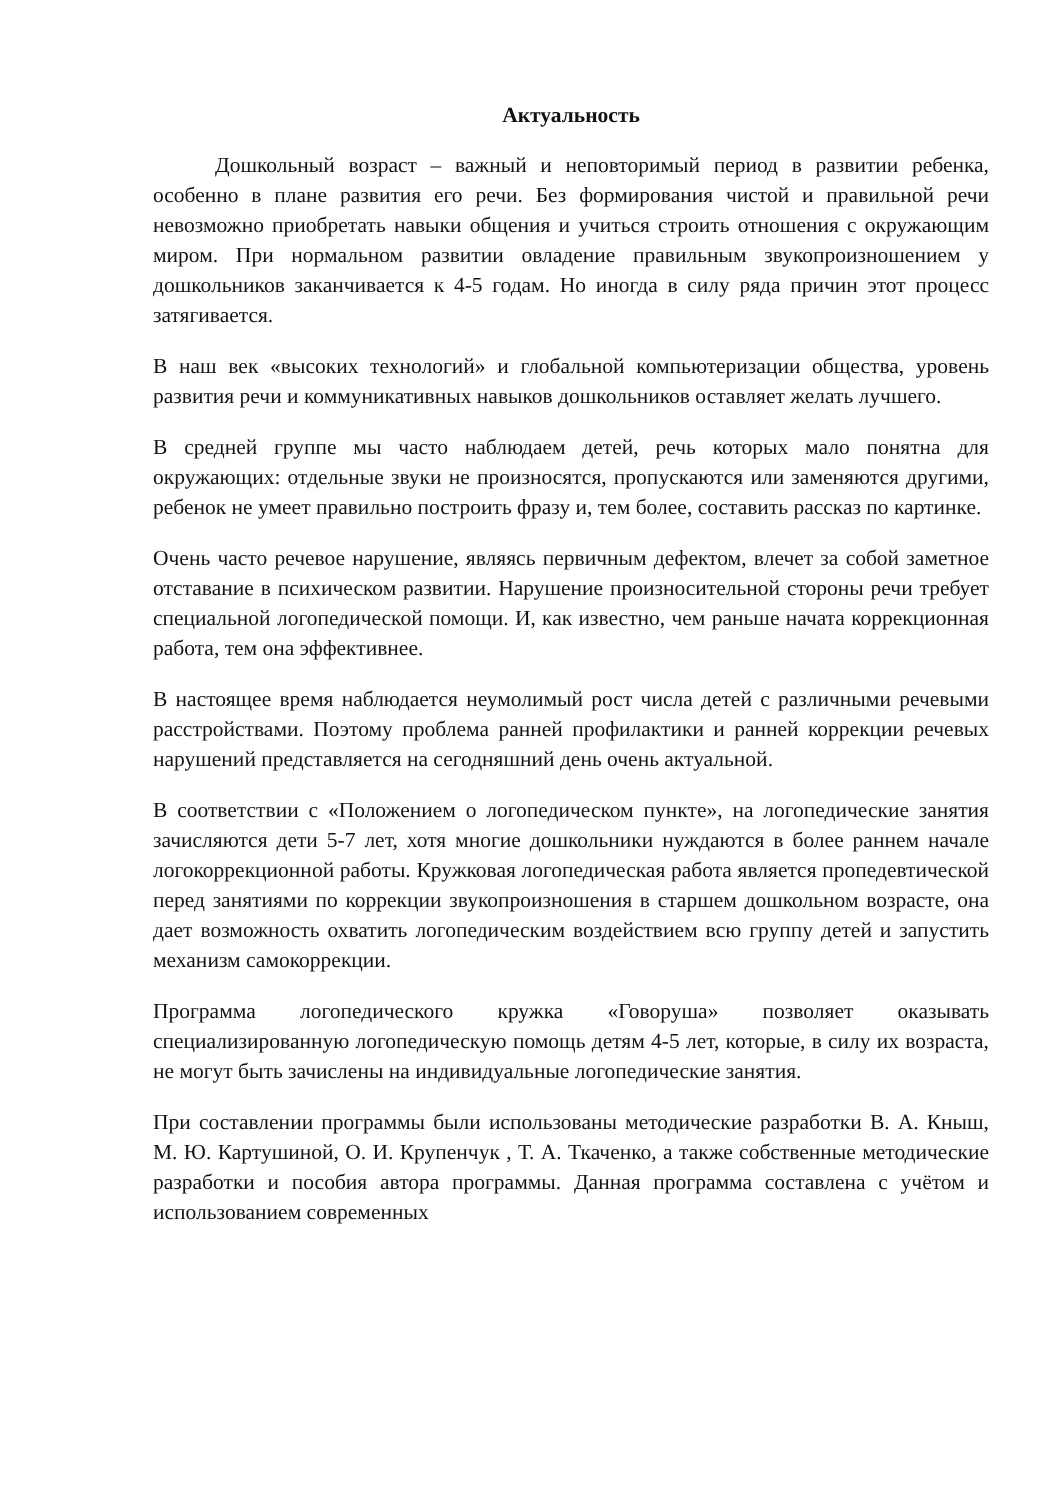Актуальность
Дошкольный возраст – важный и неповторимый период в развитии ребенка, особенно в плане развития его речи. Без формирования чистой и правильной речи невозможно приобретать навыки общения и учиться строить отношения с окружающим миром. При нормальном развитии овладение правильным звукопроизношением у дошкольников заканчивается к 4-5 годам. Но иногда в силу ряда причин этот процесс затягивается.
В наш век «высоких технологий» и глобальной компьютеризации общества, уровень развития речи и коммуникативных навыков дошкольников оставляет желать лучшего.
В средней группе мы часто наблюдаем детей, речь которых мало понятна для окружающих: отдельные звуки не произносятся, пропускаются или заменяются другими, ребенок не умеет правильно построить фразу и, тем более, составить рассказ по картинке.
Очень часто речевое нарушение, являясь первичным дефектом, влечет за собой заметное отставание в психическом развитии. Нарушение произносительной стороны речи требует специальной логопедической помощи. И, как известно, чем раньше начата коррекционная работа, тем она эффективнее.
В настоящее время наблюдается неумолимый рост числа детей с различными речевыми расстройствами. Поэтому проблема ранней профилактики и ранней коррекции речевых нарушений представляется на сегодняшний день очень актуальной.
В соответствии с «Положением о логопедическом пункте», на логопедические занятия зачисляются дети 5-7 лет, хотя многие дошкольники нуждаются в более раннем начале логокоррекционной работы. Кружковая логопедическая работа является пропедевтической перед занятиями по коррекции звукопроизношения в старшем дошкольном возрасте, она дает возможность охватить логопедическим воздействием всю группу детей и запустить механизм самокоррекции.
Программа логопедического кружка «Говоруша» позволяет оказывать специализированную логопедическую помощь детям 4-5 лет, которые, в силу их возраста, не могут быть зачислены на индивидуальные логопедические занятия.
При составлении программы были использованы методические разработки В. А. Кныш, М. Ю. Картушиной, О. И. Крупенчук , Т. А. Ткаченко, а также собственные методические разработки и пособия автора программы. Данная программа составлена с учётом и использованием современных